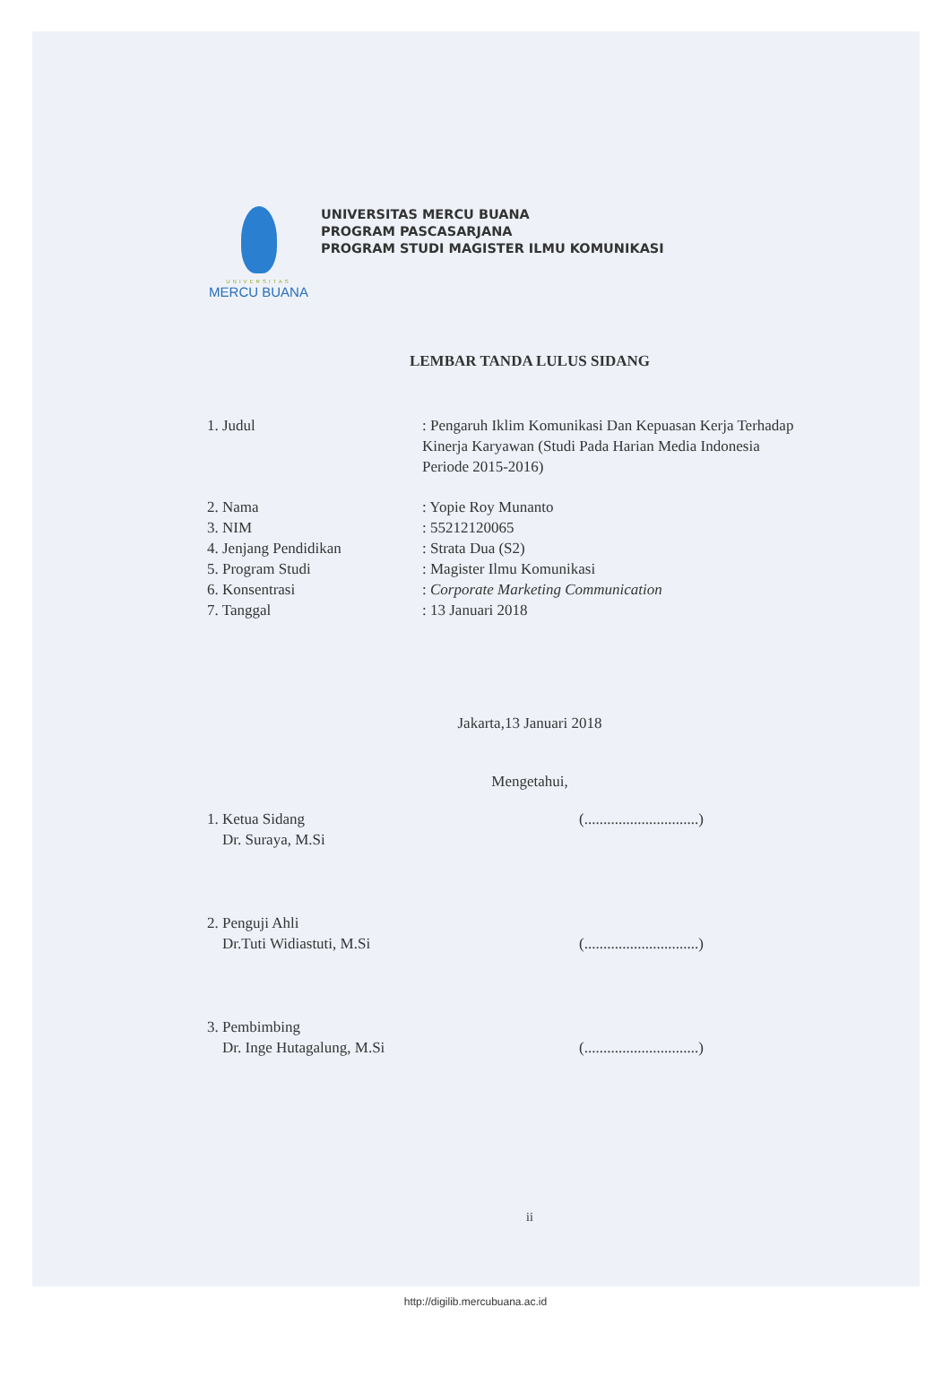UNIVERSITAS
MERCU BUANA
UNIVERSITAS MERCU BUANA
PROGRAM PASCASARJANA
PROGRAM STUDI MAGISTER ILMU KOMUNIKASI
LEMBAR TANDA LULUS SIDANG
1. Judul : Pengaruh Iklim Komunikasi Dan Kepuasan Kerja Terhadap Kinerja Karyawan (Studi Pada Harian Media Indonesia Periode 2015-2016)
2. Nama : Yopie Roy Munanto
3. NIM : 55212120065
4. Jenjang Pendidikan : Strata Dua (S2)
5. Program Studi : Magister Ilmu Komunikasi
6. Konsentrasi : Corporate Marketing Communication
7. Tanggal : 13 Januari 2018
Jakarta,13 Januari 2018
Mengetahui,
1. Ketua Sidang
Dr. Suraya, M.Si
(..............................)
2. Penguji Ahli
Dr.Tuti Widiastuti, M.Si
(..............................)
3. Pembimbing
Dr. Inge Hutagalung, M.Si
(..............................)
ii
http://digilib.mercubuana.ac.id